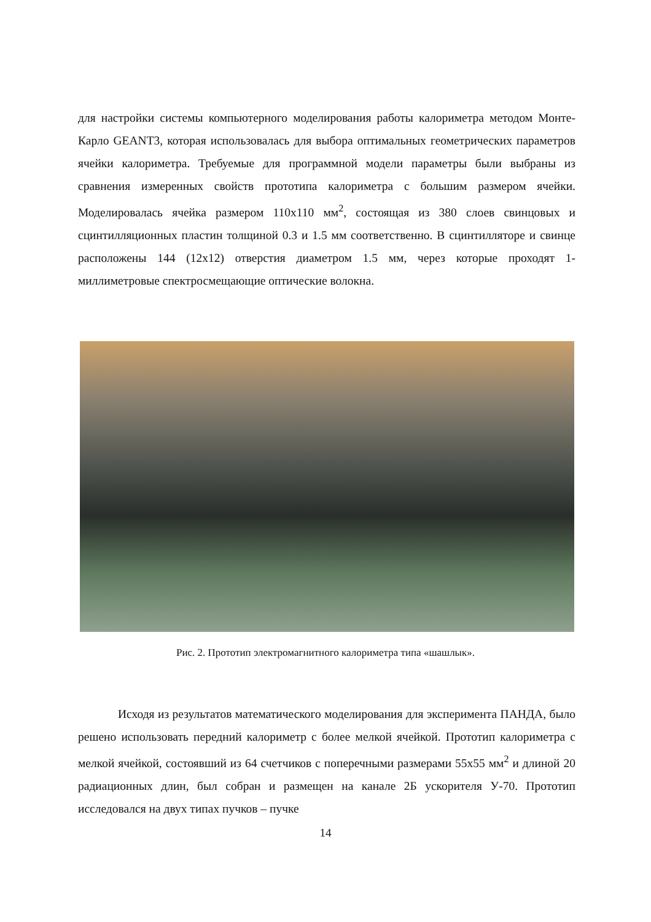для настройки системы компьютерного моделирования работы калориметра методом Монте-Карло GEANT3, которая использовалась для выбора оптимальных геометрических параметров ячейки калориметра. Требуемые для программной модели параметры были выбраны из сравнения измеренных свойств прототипа калориметра с большим размером ячейки. Моделировалась ячейка размером 110x110 мм<sup>2</sup>, состоящая из 380 слоев свинцовых и сцинтилляционных пластин толщиной 0.3 и 1.5 мм соответственно. В сцинтилляторе и свинце расположены 144 (12x12) отверстия диаметром 1.5 мм, через которые проходят 1-миллиметровые спектросмещающие оптические волокна.
Рис. 2. Прототип электромагнитного калориметра типа «шашлык».
Исходя из результатов математического моделирования для эксперимента ПАНДА, было решено использовать передний калориметр с более мелкой ячейкой. Прототип калориметра с мелкой ячейкой, состоявший из 64 счетчиков с поперечными размерами 55x55 мм<sup>2</sup> и длиной 20 радиационных длин, был собран и размещен на канале 2Б ускорителя У-70. Прототип исследовался на двух типах пучков – пучке
14